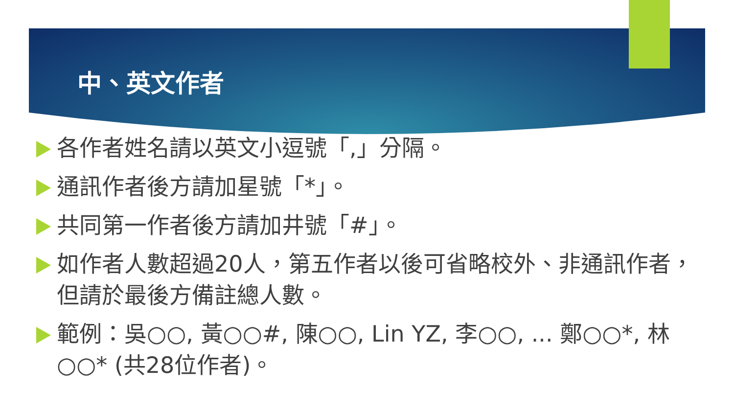中、英文作者
各作者姓名請以英文小逗號「,」分隔。
通訊作者後方請加星號「*」。
共同第一作者後方請加井號「#」。
如作者人數超過20人，第五作者以後可省略校外、非通訊作者，但請於最後方備註總人數。
範例：吳○○, 黃○○#, 陳○○, Lin YZ, 李○○, ... 鄭○○*, 林○○* (共28位作者)。